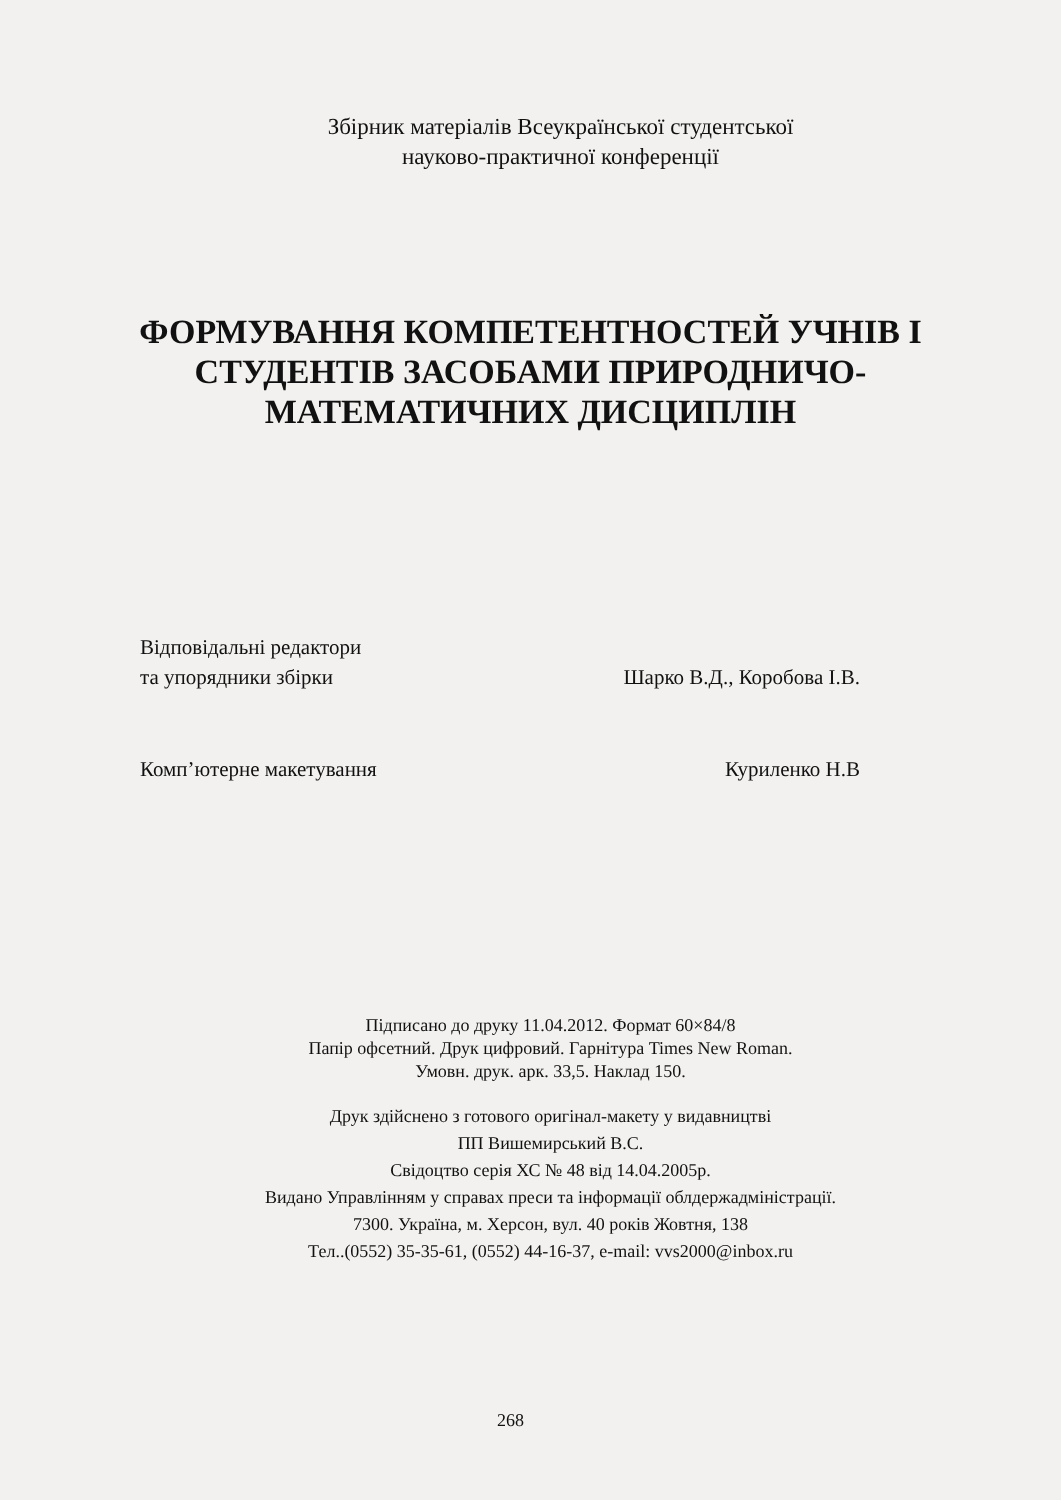Збірник матеріалів Всеукраїнської студентської
науково-практичної конференції
ФОРМУВАННЯ КОМПЕТЕНТНОСТЕЙ УЧНІВ І
СТУДЕНТІВ ЗАСОБАМИ ПРИРОДНИЧО-
МАТЕМАТИЧНИХ ДИСЦИПЛІН
Відповідальні редактори
та упорядники збірки Шарко В.Д., Коробова І.В.
Комп’ютерне макетування Куриленко Н.В
Підписано до друку 11.04.2012. Формат 60×84/8
Папір офсетний. Друк цифровий. Гарнітура Times New Roman.
Умовн. друк. арк. 33,5. Наклад 150.
Друк здійснено з готового оригінал-макету у видавництві
ПП Вишемирський В.С.
Свідоцтво серія ХС № 48 від 14.04.2005р.
Видано Управлінням у справах преси та інформації облдержадміністрації.
7300. Україна, м. Херсон, вул. 40 років Жовтня, 138
Тел..(0552) 35-35-61, (0552) 44-16-37, e-mail: vvs2000@inbox.ru
268